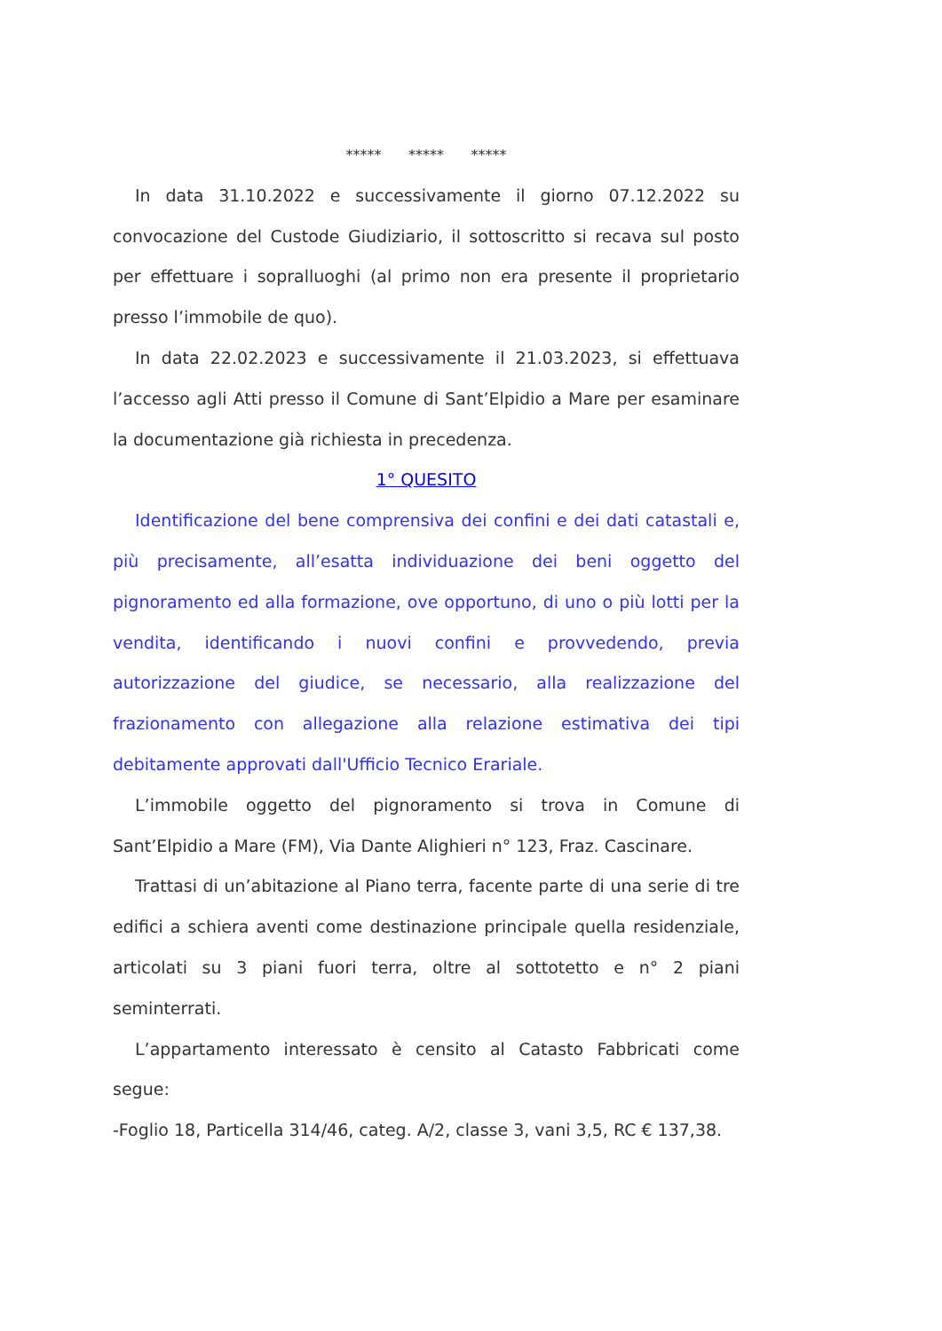***** ***** *****
In data 31.10.2022 e successivamente il giorno 07.12.2022 su convocazione del Custode Giudiziario, il sottoscritto si recava sul posto per effettuare i sopralluoghi (al primo non era presente il proprietario presso l’immobile de quo).
In data 22.02.2023 e successivamente il 21.03.2023, si effettuava l’accesso agli Atti presso il Comune di Sant’Elpidio a Mare per esaminare la documentazione già richiesta in precedenza.
1° QUESITO
Identificazione del bene comprensiva dei confini e dei dati catastali e, più precisamente, all’esatta individuazione dei beni oggetto del pignoramento ed alla formazione, ove opportuno, di uno o più lotti per la vendita, identificando i nuovi confini e provvedendo, previa autorizzazione del giudice, se necessario, alla realizzazione del frazionamento con allegazione alla relazione estimativa dei tipi debitamente approvati dall'Ufficio Tecnico Erariale.
L’immobile oggetto del pignoramento si trova in Comune di Sant’Elpidio a Mare (FM), Via Dante Alighieri n° 123, Fraz. Cascinare.
Trattasi di un’abitazione al Piano terra, facente parte di una serie di tre edifici a schiera aventi come destinazione principale quella residenziale, articolati su 3 piani fuori terra, oltre al sottotetto e n° 2 piani seminterrati.
L’appartamento interessato è censito al Catasto Fabbricati come segue:
-Foglio 18, Particella 314/46, categ. A/2, classe 3, vani 3,5, RC € 137,38.